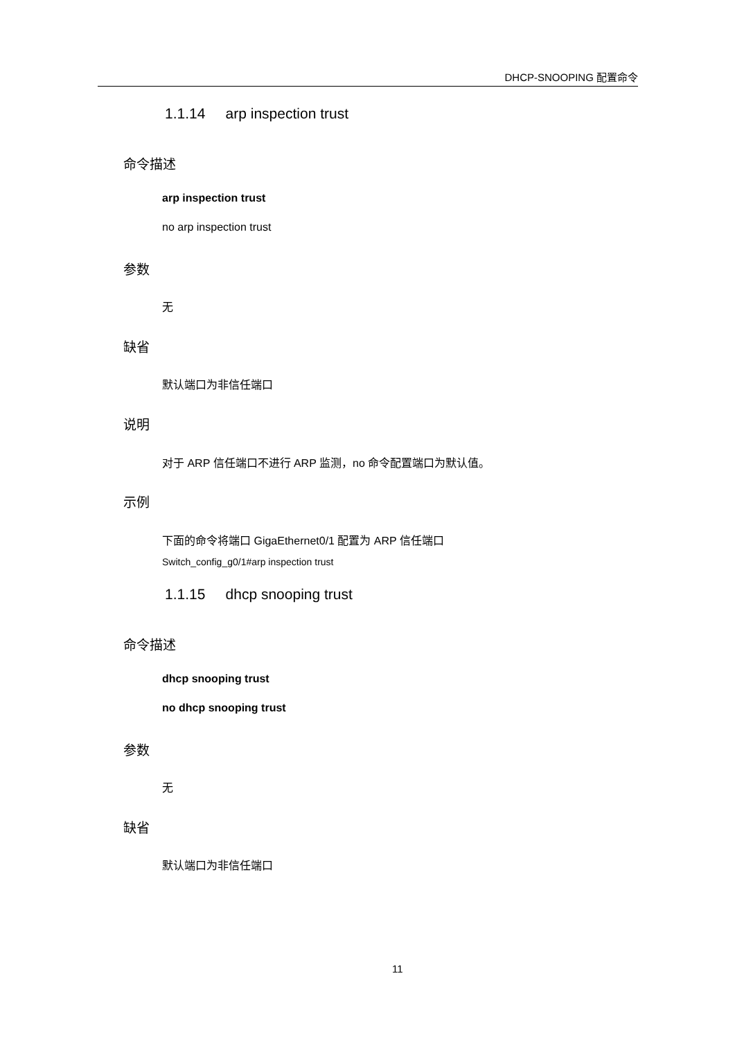DHCP-SNOOPING 配置命令
1.1.14 arp inspection trust
命令描述
arp inspection trust
no arp inspection trust
参数
无
缺省
默认端口为非信任端口
说明
对于 ARP 信任端口不进行 ARP 监测，no 命令配置端口为默认值。
示例
下面的命令将端口 GigaEthernet0/1 配置为 ARP 信任端口
Switch_config_g0/1#arp inspection trust
1.1.15 dhcp snooping trust
命令描述
dhcp snooping trust
no dhcp snooping trust
参数
无
缺省
默认端口为非信任端口
11